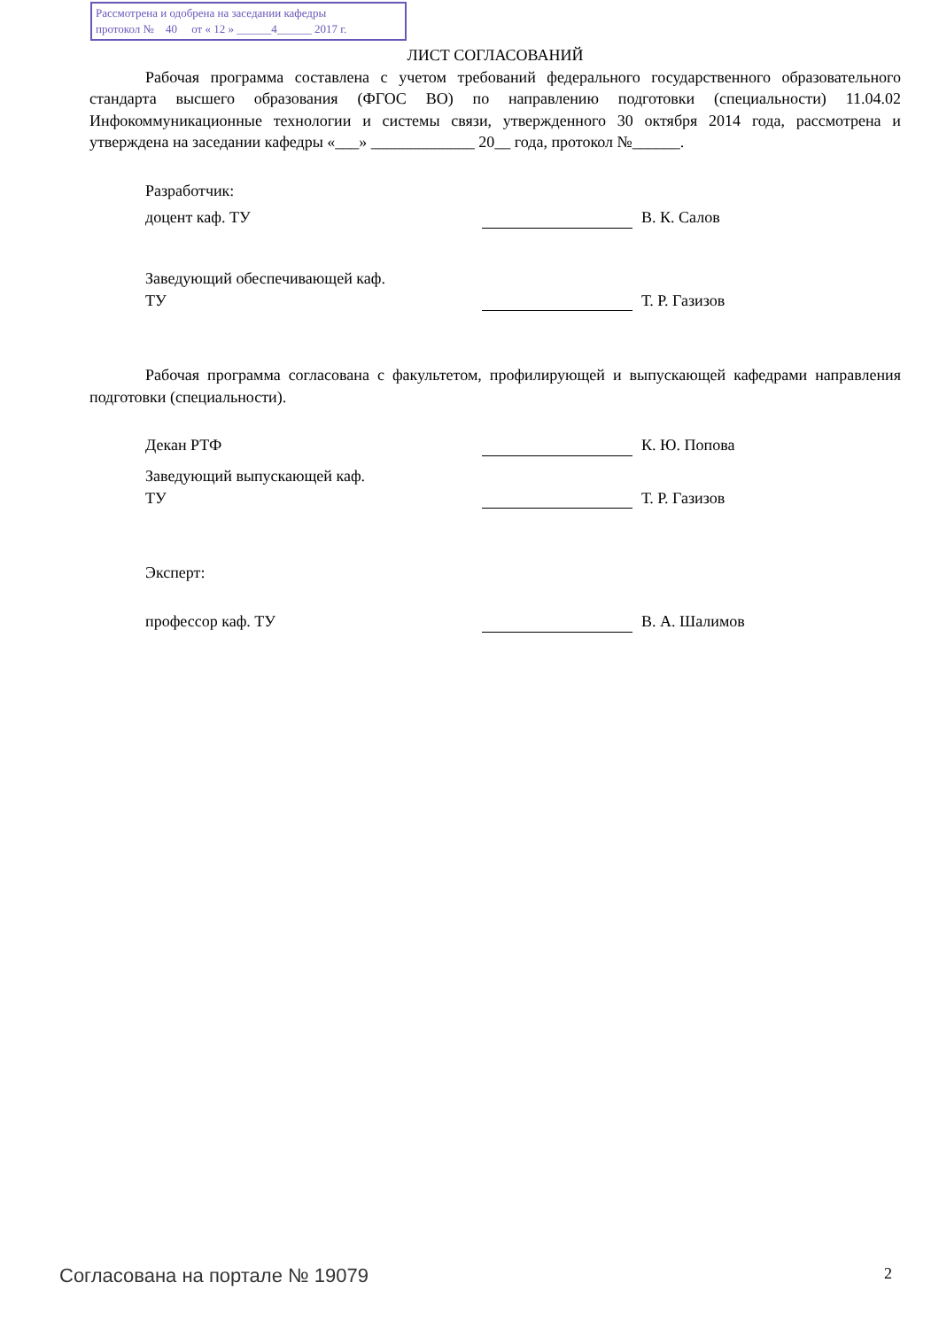Рассмотрена и одобрена на заседании кафедры
протокол № 40 от « 12 » ______4______ 2017 г.
ЛИСТ СОГЛАСОВАНИЙ
Рабочая программа составлена с учетом требований федерального государственного образовательного стандарта высшего образования (ФГОС ВО) по направлению подготовки (специальности) 11.04.02 Инфокоммуникационные технологии и системы связи, утвержденного 30 октября 2014 года, рассмотрена и утверждена на заседании кафедры «___» _____________ 20__ года, протокол №______.
Разработчик:
доцент каф. ТУ В. К. Салов
Заведующий обеспечивающей каф.
ТУ
Т. Р. Газизов
Рабочая программа согласована с факультетом, профилирующей и выпускающей кафедрами направления подготовки (специальности).
Декан РТФ К. Ю. Попова
Заведующий выпускающей каф.
ТУ
Т. Р. Газизов
Эксперт:
профессор каф. ТУ В. А. Шалимов
Согласована на портале № 19079
2